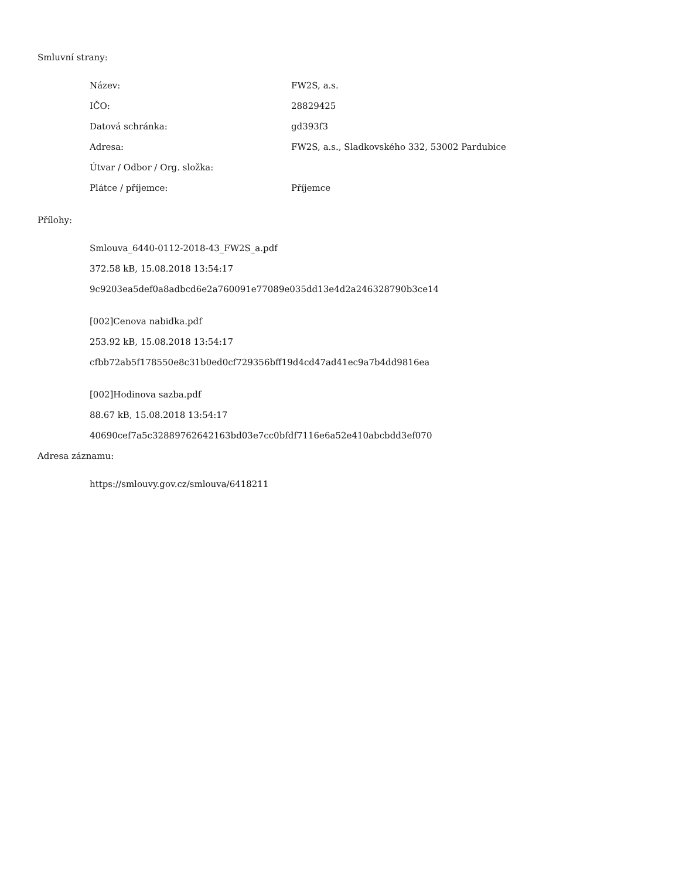Smluvní strany:
| Název: | FW2S, a.s. |
| IČO: | 28829425 |
| Datová schránka: | gd393f3 |
| Adresa: | FW2S, a.s., Sladkovského 332, 53002 Pardubice |
| Útvar / Odbor / Org. složka: | |
| Plátce / příjemce: | Příjemce |
Přílohy:
Smlouva_6440-0112-2018-43_FW2S_a.pdf
372.58 kB, 15.08.2018 13:54:17
9c9203ea5def0a8adbcd6e2a760091e77089e035dd13e4d2a246328790b3ce14
[002]Cenova nabidka.pdf
253.92 kB, 15.08.2018 13:54:17
cfbb72ab5f178550e8c31b0ed0cf729356bff19d4cd47ad41ec9a7b4dd9816ea
[002]Hodinova sazba.pdf
88.67 kB, 15.08.2018 13:54:17
40690cef7a5c32889762642163bd03e7cc0bfdf7116e6a52e410abcbdd3ef070
Adresa záznamu:
https://smlouvy.gov.cz/smlouva/6418211